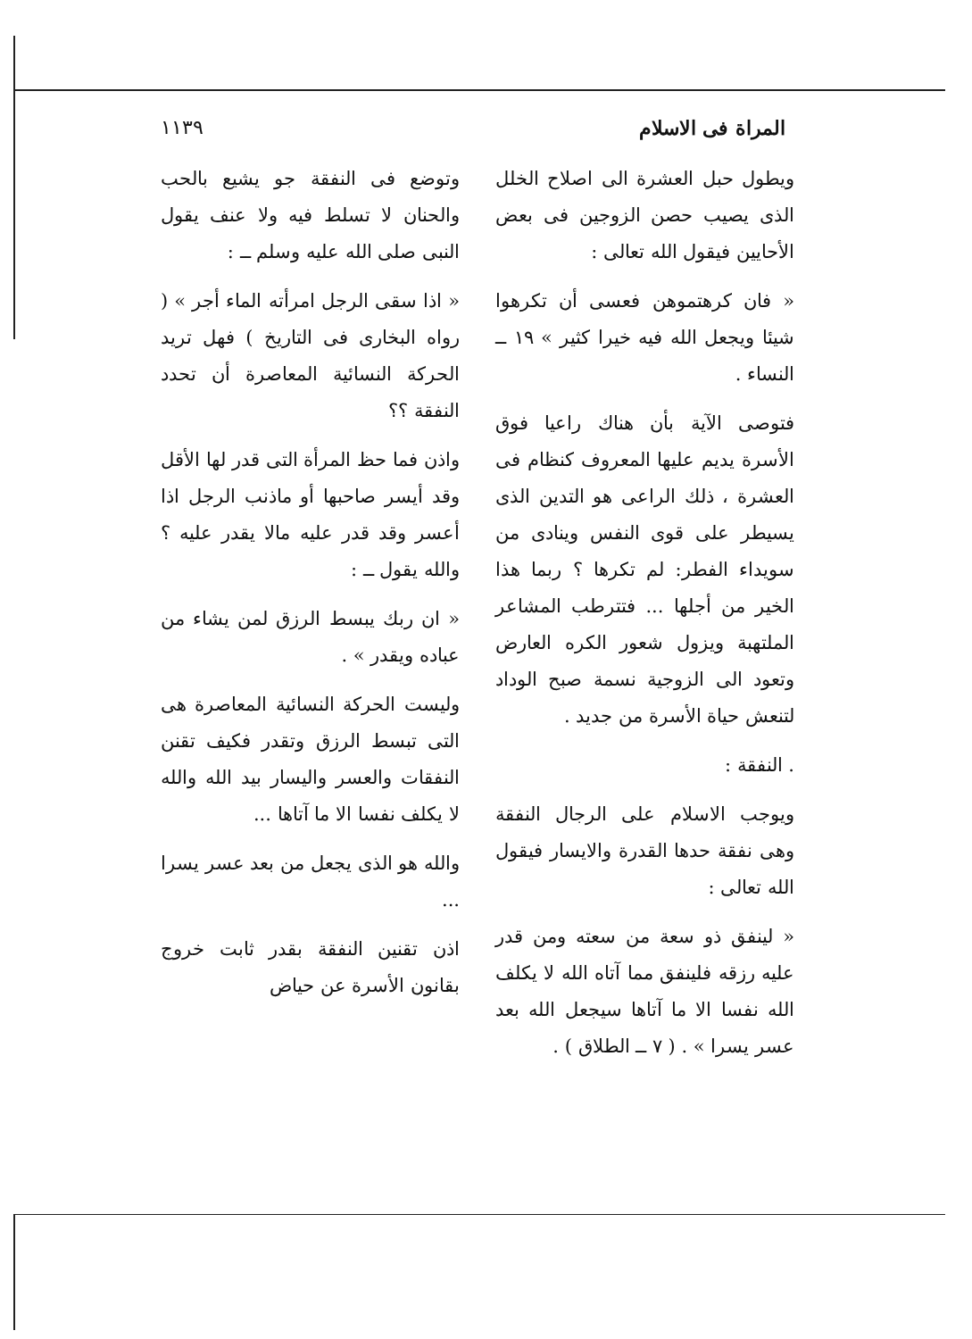المراة فى الاسلام ١١٣٩
ويطول حبل العشرة الى اصلاح الخلل الذى يصيب حصن الزوجين فى بعض الأحايين فيقول الله تعالى :
« فان كرهتموهن فعسى أن تكرهوا شيئا ويجعل الله فيه خيرا كثير » ١٩ ــ النساء .
فتوصى الآية بأن هناك راعيا فوق الأسرة يديم عليها المعروف كنظام فى العشرة ، ذلك الراعى هو التدين الذى يسيطر على قوى النفس وينادى من سويداء الفطر: لم تكرها ؟ ربما هذا الخير من أجلها ... فتترطب المشاعر الملتهبة ويزول شعور الكره العارض وتعود الى الزوجية نسمة صبح الوداد لتنعش حياة الأسرة من جديد .
. النفقة :
ويوجب الاسلام على الرجال النفقة وهى نفقة حدها القدرة والايسار فيقول الله تعالى :
« لينفق ذو سعة من سعته ومن قدر عليه رزقه فلينفق مما آتاه الله لا يكلف الله نفسا الا ما آتاها سيجعل الله بعد عسر يسرا » . ( ٧ ــ الطلاق ) .
وتوضع فى النفقة جو يشيع بالحب والحنان لا تسلط فيه ولا عنف يقول النبى صلى الله عليه وسلم ــ :
« اذا سقى الرجل امرأته الماء أجر » ( رواه البخارى فى التاريخ ) فهل تريد الحركة النسائية المعاصرة أن تحدد النفقة ؟؟
واذن فما حظ المرأة التى قدر لها الأقل وقد أيسر صاحبها أو ماذنب الرجل اذا أعسر وقد قدر عليه مالا يقدر عليه ؟ والله يقول ــ :
« ان ربك يبسط الرزق لمن يشاء من عباده ويقدر » .
وليست الحركة النسائية المعاصرة هى التى تبسط الرزق وتقدر فكيف تقنن النفقات والعسر واليسار بيد الله والله لا يكلف نفسا الا ما آتاها ...
والله هو الذى يجعل من بعد عسر يسرا ...
اذن تقنين النفقة بقدر ثابت خروج بقانون الأسرة عن حياض